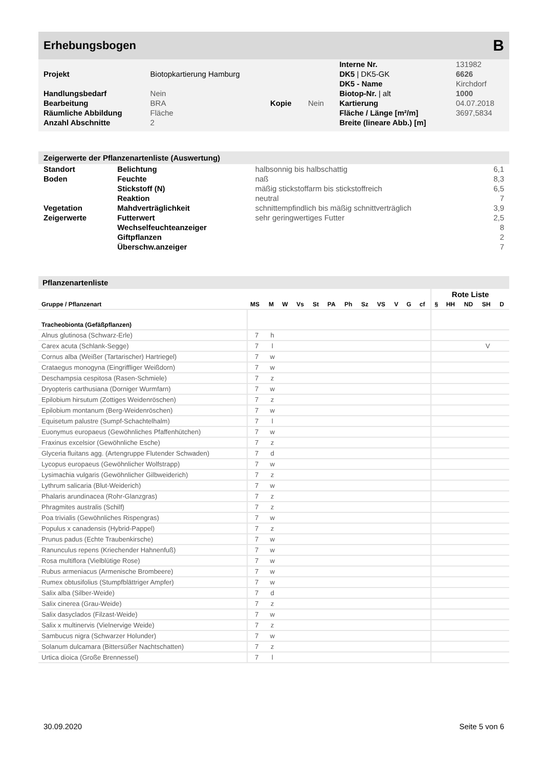Erhebungsbogen B
| | | | | Interne Nr. | 131982 |
| Projekt | Biotopkartierung Hamburg | | | DK5 / DK5-GK | 6626 |
| | | | | DK5 - Name | Kirchdorf |
| Handlungsbedarf | Nein | | | Biotop-Nr. / alt | 1000 |
| Bearbeitung | BRA | Kopie | Nein | Kartierung | 04.07.2018 |
| Räumliche Abbildung | Fläche | | | Fläche / Länge [m²/m] | 3697,5834 |
| Anzahl Abschnitte | 2 | | | Breite (lineare Abb.) [m] | |
Zeigerwerte der Pflanzenartenliste (Auswertung)
| Standort | Belichtung | halbsonnig bis halbschattig | 6,1 |
| Boden | Feuchte | naß | 8,3 |
| | Stickstoff (N) | mäßig stickstoffarm bis stickstoffreich | 6,5 |
| | Reaktion | neutral | 7 |
| Vegetation | Mahdverträglichkeit | schnittempfindlich bis mäßig schnittverträglich | 3,9 |
| Zeigerwerte | Futterwert | sehr geringwertiges Futter | 2,5 |
| | Wechselfeuchteanzeiger | | 8 |
| | Giftpflanzen | | 2 |
| | Überschw.anzeiger | | 7 |
Pflanzenartenliste
| | | | | | | | | | | | | | Rote Liste | | | | |
| --- | --- | --- | --- | --- | --- | --- | --- | --- | --- | --- | --- | --- | --- | --- | --- | --- | --- |
| Gruppe / Pflanzenart | MS | M | W | Vs | St | PA | Ph | Sz | VS | V | G | cf | § | HH | ND | SH | D |
| Tracheobionta (Gefäßpflanzen) | | | | | | | | | | | | | | | | | |
| Alnus glutinosa (Schwarz-Erle) | 7 | h | | | | | | | | | | | | | | | |
| Carex acuta (Schlank-Segge) | 7 | l | | | | | | | | | | | | | | V | |
| Cornus alba (Weißer (Tartarischer) Hartriegel) | 7 | w | | | | | | | | | | | | | | | |
| Crataegus monogyna (Eingriffliger Weißdorn) | 7 | w | | | | | | | | | | | | | | | |
| Deschampsia cespitosa (Rasen-Schmiele) | 7 | z | | | | | | | | | | | | | | | |
| Dryopteris carthusiana (Dorniger Wurmfarn) | 7 | w | | | | | | | | | | | | | | | |
| Epilobium hirsutum (Zottiges Weidenröschen) | 7 | z | | | | | | | | | | | | | | | |
| Epilobium montanum (Berg-Weidenröschen) | 7 | w | | | | | | | | | | | | | | | |
| Equisetum palustre (Sumpf-Schachtelhalm) | 7 | l | | | | | | | | | | | | | | | |
| Euonymus europaeus (Gewöhnliches Pfaffenhütchen) | 7 | w | | | | | | | | | | | | | | | |
| Fraxinus excelsior (Gewöhnliche Esche) | 7 | z | | | | | | | | | | | | | | | |
| Glyceria fluitans agg. (Artengruppe Flutender Schwaden) | 7 | d | | | | | | | | | | | | | | | |
| Lycopus europaeus (Gewöhnlicher Wolfstrapp) | 7 | w | | | | | | | | | | | | | | | |
| Lysimachia vulgaris (Gewöhnlicher Gilbweiderich) | 7 | z | | | | | | | | | | | | | | | |
| Lythrum salicaria (Blut-Weiderich) | 7 | w | | | | | | | | | | | | | | | |
| Phalaris arundinacea (Rohr-Glanzgras) | 7 | z | | | | | | | | | | | | | | | |
| Phragmites australis (Schilf) | 7 | z | | | | | | | | | | | | | | | |
| Poa trivialis (Gewöhnliches Rispengras) | 7 | w | | | | | | | | | | | | | | | |
| Populus x canadensis (Hybrid-Pappel) | 7 | z | | | | | | | | | | | | | | | |
| Prunus padus (Echte Traubenkirsche) | 7 | w | | | | | | | | | | | | | | | |
| Ranunculus repens (Kriechender Hahnenfuß) | 7 | w | | | | | | | | | | | | | | | |
| Rosa multiflora (Vielblütige Rose) | 7 | w | | | | | | | | | | | | | | | |
| Rubus armeniacus (Armenische Brombeere) | 7 | w | | | | | | | | | | | | | | | |
| Rumex obtusifolius (Stumpfblättriger Ampfer) | 7 | w | | | | | | | | | | | | | | | |
| Salix alba (Silber-Weide) | 7 | d | | | | | | | | | | | | | | | |
| Salix cinerea (Grau-Weide) | 7 | z | | | | | | | | | | | | | | | |
| Salix dasyclados (Filzast-Weide) | 7 | w | | | | | | | | | | | | | | | |
| Salix x multinervis (Vielnervige Weide) | 7 | z | | | | | | | | | | | | | | | |
| Sambucus nigra (Schwarzer Holunder) | 7 | w | | | | | | | | | | | | | | | |
| Solanum dulcamara (Bittersüßer Nachtschatten) | 7 | z | | | | | | | | | | | | | | | |
| Urtica dioica (Große Brennessel) | 7 | l | | | | | | | | | | | | | | | |
30.09.2020 Seite 5 von 6